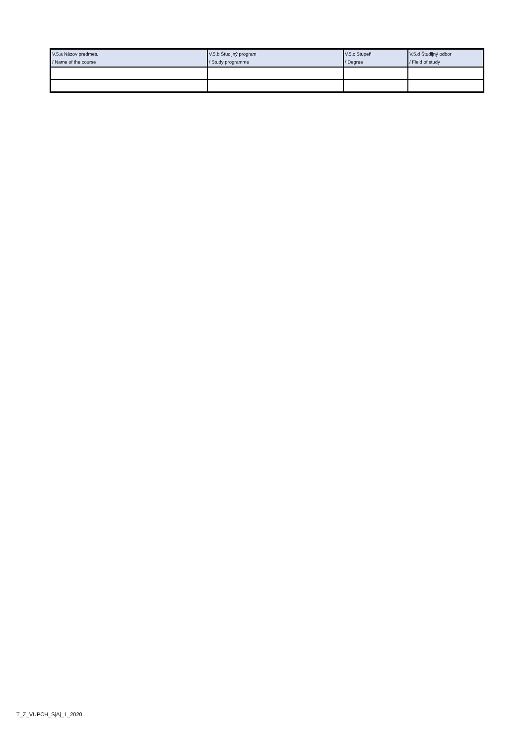| V.5.a Názov predmetu / Name of the course | V.5.b Študijný program / Study programme | V.5.c Stupeň / Degree | V.5.d Študijný odbor / Field of study |
| --- | --- | --- | --- |
T_Z_VUPCH_SjAj_1_2020